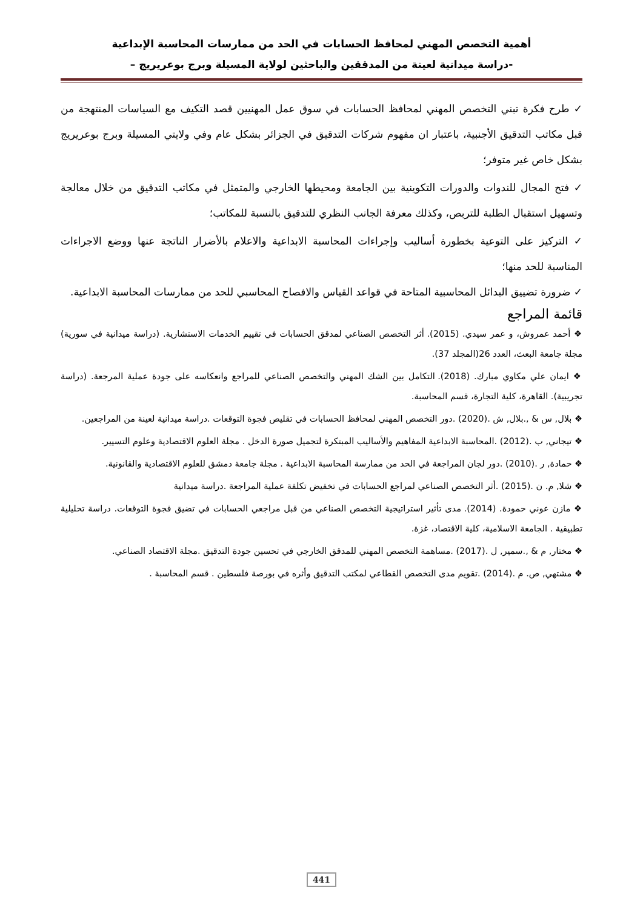أهمية التخصص المهني لمحافظ الحسابات في الحد من ممارسات المحاسبة الإبداعية
-دراسة ميدانية لعينة من المدققين والباحثين لولاية المسيلة وبرج بوعريريج –
✓ طرح فكرة تبني التخصص المهني لمحافظ الحسابات في سوق عمل المهنيين قصد التكيف مع السياسات المنتهجة من قبل مكاتب التدقيق الأجنبية، باعتبار ان مفهوم شركات التدقيق في الجزائر بشكل عام وفي ولايتي المسيلة وبرج بوعريريج بشكل خاص غير متوفر؛
✓ فتح المجال للندوات والدورات التكوينية بين الجامعة ومحيطها الخارجي والمتمثل في مكاتب التدقيق من خلال معالجة وتسهيل استقبال الطلبة للتربص، وكذلك معرفة الجانب النظري للتدقيق بالنسبة للمكاتب؛
✓ التركيز على التوعية بخطورة أساليب وإجراءات المحاسبة الابداعية والاعلام بالأضرار الناتجة عنها ووضع الاجراءات المناسبة للحد منها؛
✓ ضرورة تضييق البدائل المحاسبية المتاحة في قواعد القياس والافصاح المحاسبي للحد من ممارسات المحاسبة الابداعية.
قائمة المراجع
❖ أحمد عمروش، و عمر سيدي. (2015). أثر التخصص الصناعي لمدقق الحسابات في تقييم الخدمات الاستشارية. (دراسة ميدانية في سورية) مجلة جامعة البعث، العدد 26(المجلد 37).
❖ ايمان علي مكاوي مبارك. (2018). التكامل بين الشك المهني والتخصص الصناعي للمراجع وانعكاسه على جودة عملية المرجعة. (دراسة تجريبية). القاهرة، كلية التجارة، قسم المحاسبة.
❖ بلال, س & ,.بلال, ش .(2020) .دور التخصص المهني لمحافظ الحسابات في تقليص فجوة التوقعات .دراسة ميدانية لعينة من المراجعين.
❖ تيجاني, ب .(2012) .المحاسبة الابداعية المفاهيم والأساليب المبتكرة لتجميل صورة الدخل . مجلة العلوم الاقتصادية وعلوم التسيير.
❖ حمادة, ر .(2010) .دور لجان المراجعة في الحد من ممارسة المحاسبة الابداعية . مجلة جامعة دمشق للعلوم الاقتصادية والقانونية.
❖ شلا, م. ن .(2015) .أثر التخصص الصناعي لمراجع الحسابات في تخفيض تكلفة عملية المراجعة .دراسة ميدانية
❖ مازن عوني حمودة. (2014). مدى تأثير استراتيجية التخصص الصناعي من قبل مراجعي الحسابات في تضيق فجوة التوقعات. دراسة تحليلية تطبيقية . الجامعة الاسلامية، كلية الاقتصاد، غزة.
❖ مختار, م & ,.سمير, ل .(2017) .مساهمة التخصص المهني للمدقق الخارجي في تحسين جودة التدقيق .مجلة الاقتصاد الصناعي.
❖ مشتهي, ص. م .(2014) .تقويم مدى التخصص القطاعي لمكتب التدقيق وأثره في بورصة فلسطين . قسم المحاسبة .
441